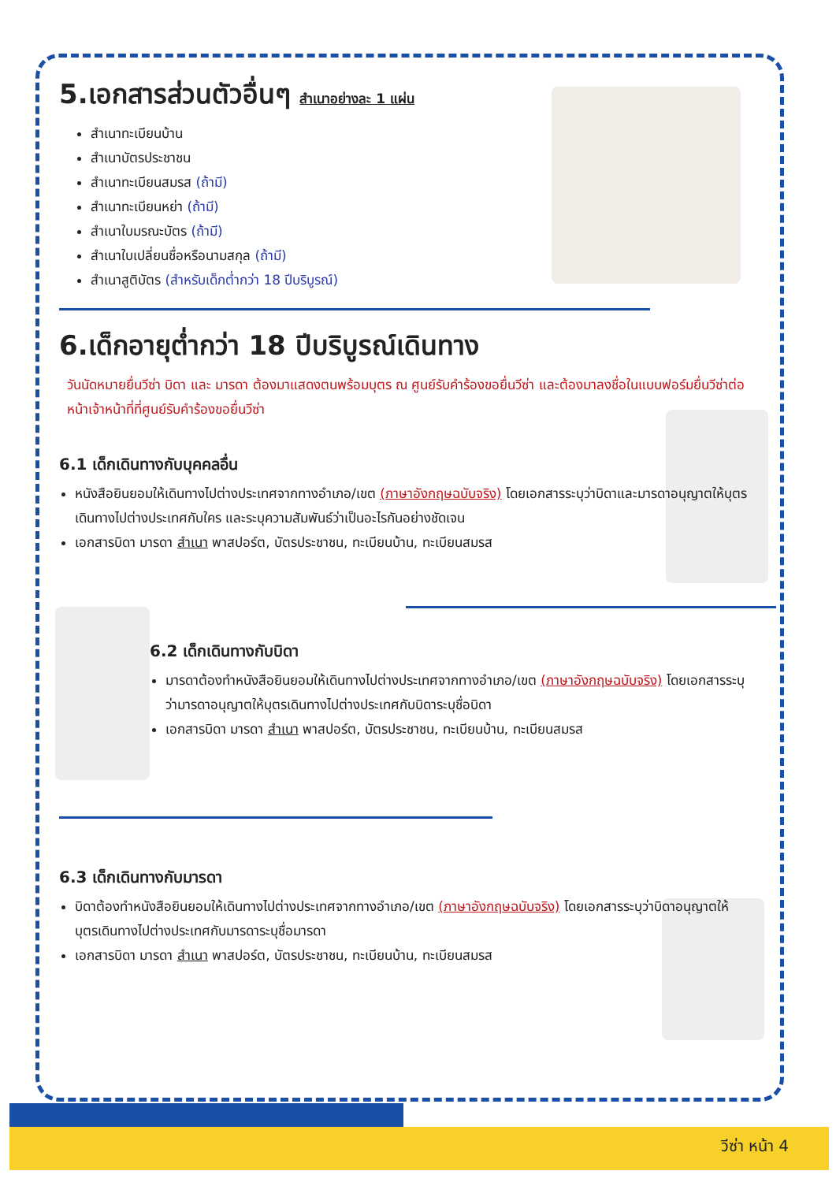5.เอกสารส่วนตัวอื่นๆ สำเนาอย่างละ 1 แผ่น
สำเนาทะเบียนบ้าน
สำเนาบัตรประชาชน
สำเนาทะเบียนสมรส (ถ้ามี)
สำเนาทะเบียนหย่า (ถ้ามี)
สำเนาใบมรณะบัตร (ถ้ามี)
สำเนาใบเปลี่ยนชื่อหรือนามสกุล (ถ้ามี)
สำเนาสูติบัตร (สำหรับเด็กต่ำกว่า 18 ปีบริบูรณ์)
6.เด็กอายุต่ำกว่า 18 ปีบริบูรณ์เดินทาง
วันนัดหมายยื่นวีซ่า บิดา และ มารดา ต้องมาแสดงตนพร้อมบุตร ณ ศูนย์รับคำร้องขอยื่นวีซ่า และต้องมาลงชื่อในแบบฟอร์มยื่นวีซ่าต่อหน้าเจ้าหน้าที่ที่ศูนย์รับคำร้องขอยื่นวีซ่า
6.1 เด็กเดินทางกับบุคคลอื่น
หนังสือยินยอมให้เดินทางไปต่างประเทศจากทางอำเภอ/เขต (ภาษาอังกฤษฉบับจริง) โดยเอกสารระบุว่าบิดาและมารดาอนุญาตให้บุตรเดินทางไปต่างประเทศกับใคร และระบุความสัมพันธ์ว่าเป็นอะไรกันอย่างชัดเจน
เอกสารบิดา มารดา สำเนา พาสปอร์ต, บัตรประชาชน, ทะเบียนบ้าน, ทะเบียนสมรส
6.2 เด็กเดินทางกับบิดา
มารดาต้องทำหนังสือยินยอมให้เดินทางไปต่างประเทศจากทางอำเภอ/เขต (ภาษาอังกฤษฉบับจริง) โดยเอกสารระบุว่ามารดาอนุญาตให้บุตรเดินทางไปต่างประเทศกับบิดาระบุชื่อบิดา
เอกสารบิดา มารดา สำเนา พาสปอร์ต, บัตรประชาชน, ทะเบียนบ้าน, ทะเบียนสมรส
6.3 เด็กเดินทางกับมารดา
บิดาต้องทำหนังสือยินยอมให้เดินทางไปต่างประเทศจากทางอำเภอ/เขต (ภาษาอังกฤษฉบับจริง) โดยเอกสารระบุว่าบิดาอนุญาตให้บุตรเดินทางไปต่างประเทศกับมารดาระบุชื่อมารดา
เอกสารบิดา มารดา สำเนา พาสปอร์ต, บัตรประชาชน, ทะเบียนบ้าน, ทะเบียนสมรส
วีซ่า หน้า 4